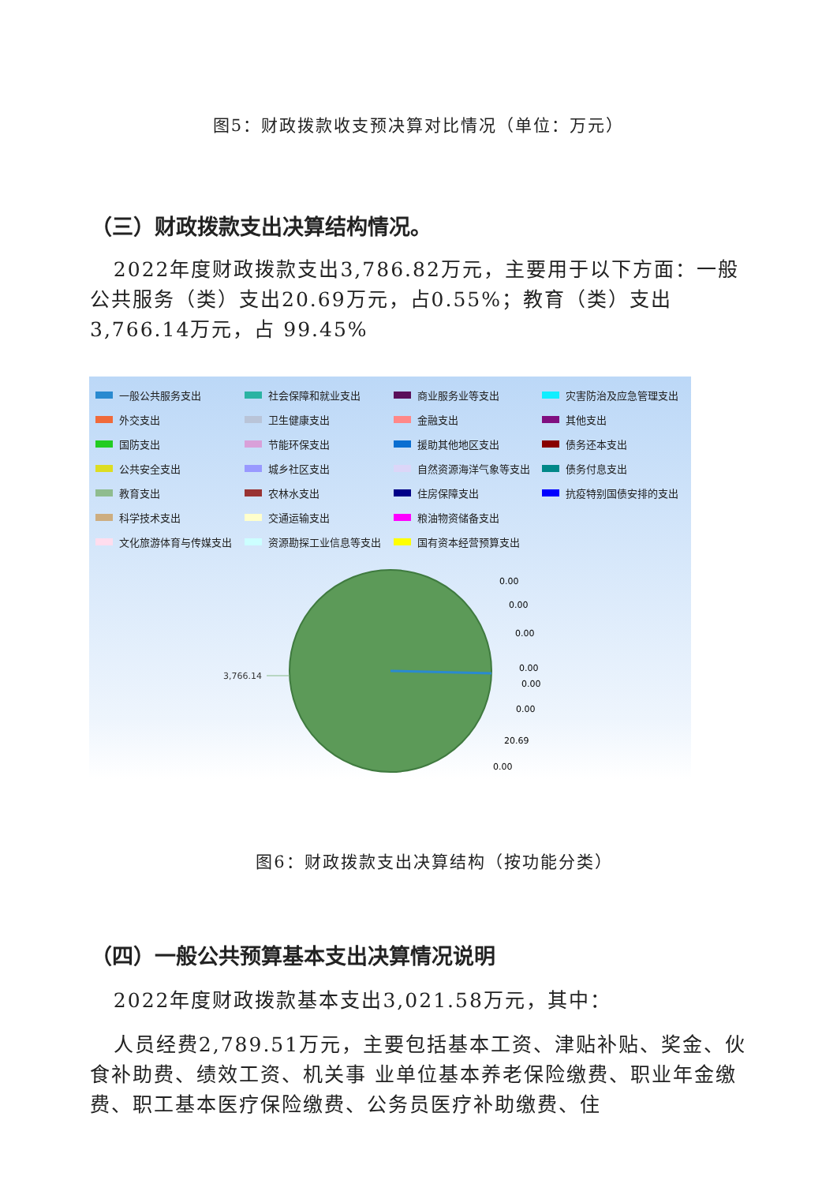图5：财政拨款收支预决算对比情况（单位：万元）
（三）财政拨款支出决算结构情况。
2022年度财政拨款支出3,786.82万元，主要用于以下方面：一般公共服务（类）支出20.69万元，占0.55%；教育（类）支出3,766.14万元，占 99.45%
一般公共服务支出
社会保障和就业支出
商业服务业等支出
灾害防治及应急管理支出
外交支出
卫生健康支出
金融支出
其他支出
国防支出
节能环保支出
援助其他地区支出
债务还本支出
公共安全支出
城乡社区支出
自然资源海洋气象等支出
债务付息支出
教育支出
农林水支出
住房保障支出
抗疫特别国债安排的支出
科学技术支出
交通运输支出
粮油物资储备支出
文化旅游体育与传媒支出
资源勘探工业信息等支出
国有资本经营预算支出
3,766.14
0.00
0.00
0.00
0.00
0.00
0.00
20.69
0.00
图6：财政拨款支出决算结构（按功能分类）
（四）一般公共预算基本支出决算情况说明
2022年度财政拨款基本支出3,021.58万元，其中：
人员经费2,789.51万元，主要包括基本工资、津贴补贴、奖金、伙食补助费、绩效工资、机关事 业单位基本养老保险缴费、职业年金缴费、职工基本医疗保险缴费、公务员医疗补助缴费、住